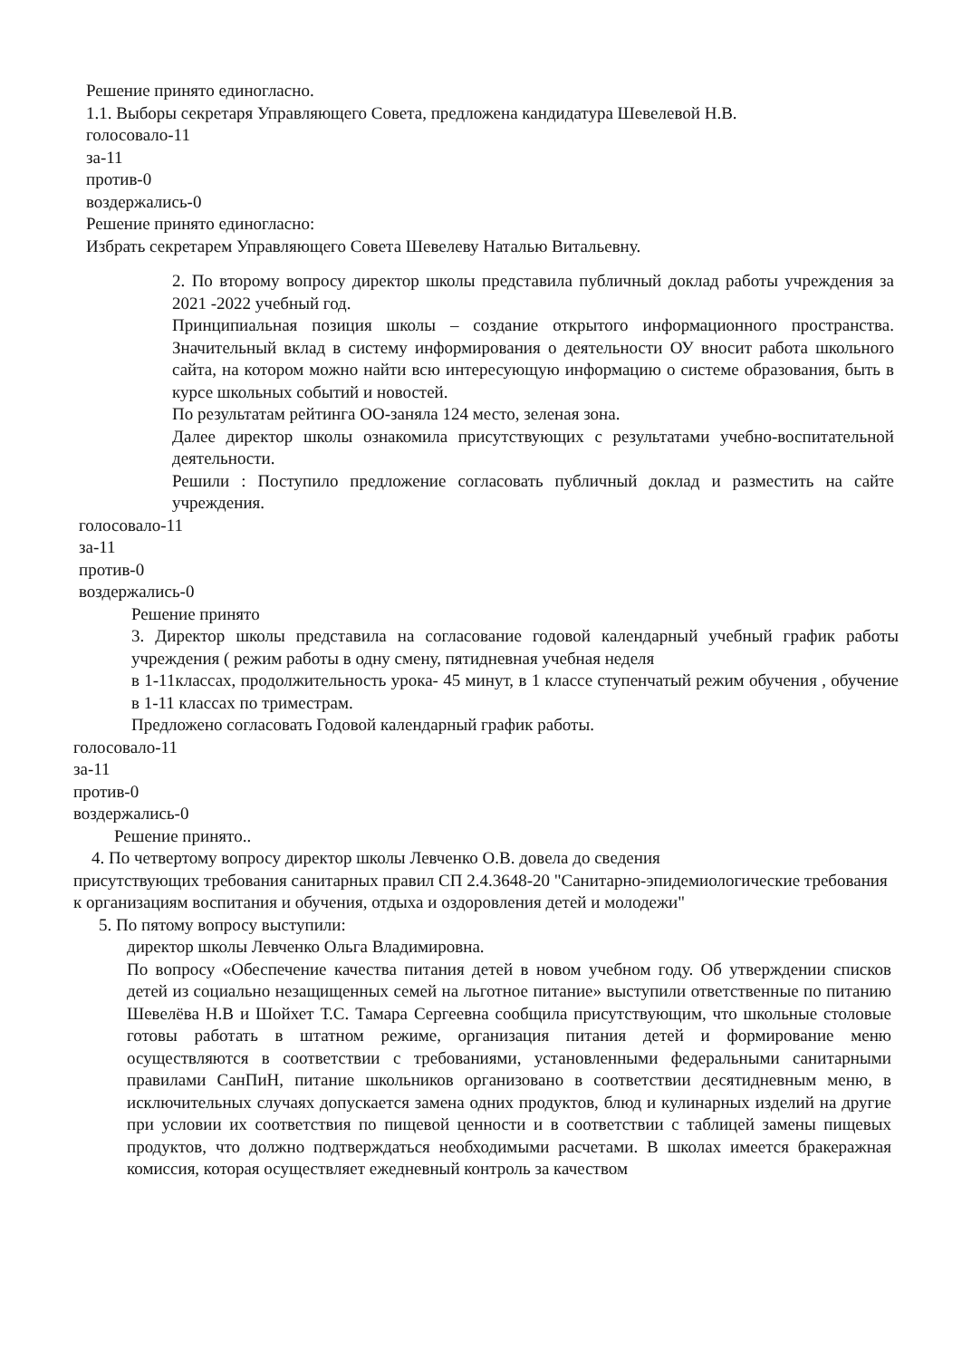Решение принято единогласно.
1.1. Выборы секретаря Управляющего Совета, предложена кандидатура Шевелевой Н.В.
голосовало-11
за-11
против-0
воздержались-0
Решение принято единогласно:
Избрать секретарем Управляющего Совета Шевелеву Наталью Витальевну.
2. По второму вопросу директор школы представила публичный доклад работы учреждения за 2021 -2022 учебный год.
Принципиальная позиция школы – создание открытого информационного пространства. Значительный вклад в систему информирования о деятельности ОУ вносит работа школьного сайта, на котором можно найти всю интересующую информацию о системе образования, быть в курсе школьных событий и новостей.
По результатам рейтинга ОО-заняла 124 место, зеленая зона.
Далее директор школы ознакомила присутствующих с результатами учебно-воспитательной деятельности.
Решили : Поступило предложение согласовать публичный доклад и разместить на сайте учреждения.
голосовало-11
за-11
против-0
воздержались-0
Решение принято
3. Директор школы представила на согласование годовой календарный учебный график работы учреждения ( режим работы в одну смену, пятидневная учебная неделя
в 1-11классах, продолжительность урока- 45 минут, в 1 классе ступенчатый режим обучения , обучение в 1-11 классах по триместрам.
Предложено согласовать Годовой календарный график работы.
голосовало-11
за-11
против-0
воздержались-0
Решение принято..
4. По четвертому вопросу директор школы Левченко О.В. довела до сведения
присутствующих требования санитарных правил СП 2.4.3648-20 "Санитарно-эпидемиологические требования к организациям воспитания и обучения, отдыха и оздоровления детей и молодежи"
5. По пятому вопросу выступили:
директор школы Левченко Ольга Владимировна.
По вопросу «Обеспечение качества питания детей в новом учебном году. Об утверждении списков детей из социально незащищенных семей на льготное питание» выступили ответственные по питанию Шевелёва Н.В и Шойхет Т.С. Тамара Сергеевна сообщила присутствующим, что школьные столовые готовы работать в штатном режиме, организация питания детей и формирование меню осуществляются в соответствии с требованиями, установленными федеральными санитарными правилами СанПиН, питание школьников организовано в соответствии десятидневным меню, в исключительных случаях допускается замена одних продуктов, блюд и кулинарных изделий на другие при условии их соответствия по пищевой ценности и в соответствии с таблицей замены пищевых продуктов, что должно подтверждаться необходимыми расчетами. В школах имеется бракеражная комиссия, которая осуществляет ежедневный контроль за качеством